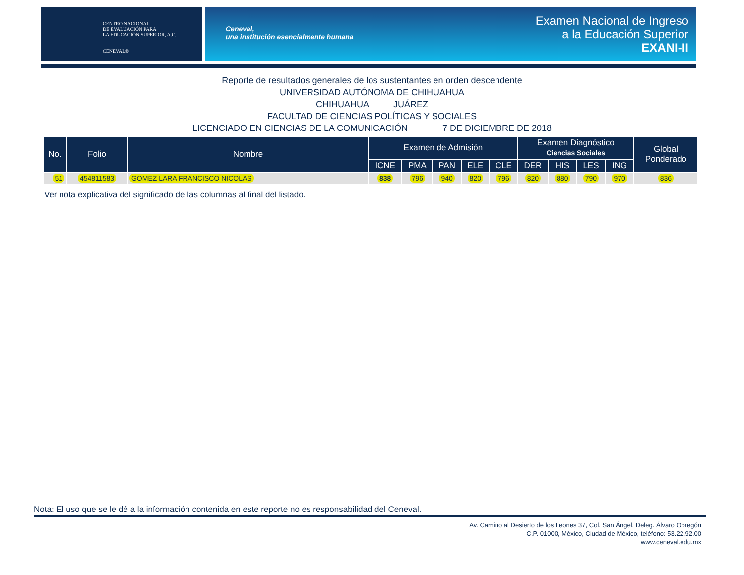CENTRO NACIONAL
DE EVALUACIÓN PARA
LA EDUCACIÓN SUPERIOR, A.C.
CENEVAL®
Ceneval,
una institución esencialmente humana
Examen Nacional de Ingreso
a la Educación Superior
EXANI-II
Reporte de resultados generales de los sustentantes en orden descendente
UNIVERSIDAD AUTÓNOMA DE CHIHUAHUA
CHIHUAHUA JUÁREZ
FACULTAD DE CIENCIAS POLÍTICAS Y SOCIALES
LICENCIADO EN CIENCIAS DE LA COMUNICACIÓN 7 DE DICIEMBRE DE 2018
| No. | Folio | Nombre | Examen de Admisión | | | | | Examen Diagnóstico Ciencias Sociales | | | | Global Ponderado |
| --- | --- | --- | --- | --- | --- | --- | --- | --- | --- | --- | --- | --- |
| | | | ICNE | PMA | PAN | ELE | CLE | DER | HIS | LES | ING | |
| 51 | 454811583 | GOMEZ LARA FRANCISCO NICOLAS | 838 | 796 | 940 | 820 | 796 | 820 | 880 | 790 | 970 | 836 |
Ver nota explicativa del significado de las columnas al final del listado.
Nota: El uso que se le dé a la información contenida en este reporte no es responsabilidad del Ceneval.
Av. Camino al Desierto de los Leones 37, Col. San Ángel, Deleg. Álvaro Obregón
C.P. 01000, México, Ciudad de México, teléfono: 53.22.92.00
www.ceneval.edu.mx